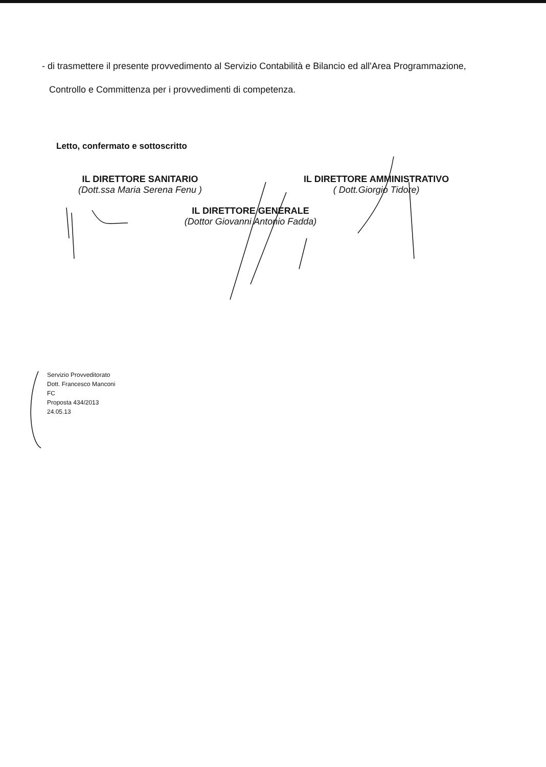- di trasmettere il presente provvedimento al Servizio Contabilità e Bilancio ed all'Area Programmazione,
Controllo e Committenza per i provvedimenti di competenza.
Letto, confermato e sottoscritto
IL DIRETTORE SANITARIO
(Dott.ssa Maria Serena Fenu )
IL DIRETTORE AMMINISTRATIVO
( Dott.Giorgio Tidore)
IL DIRETTORE GENERALE
(Dottor Giovanni Antonio Fadda)
Servizio Provveditorato
Dott. Francesco Manconi
FC
Proposta 434/2013
24.05.13